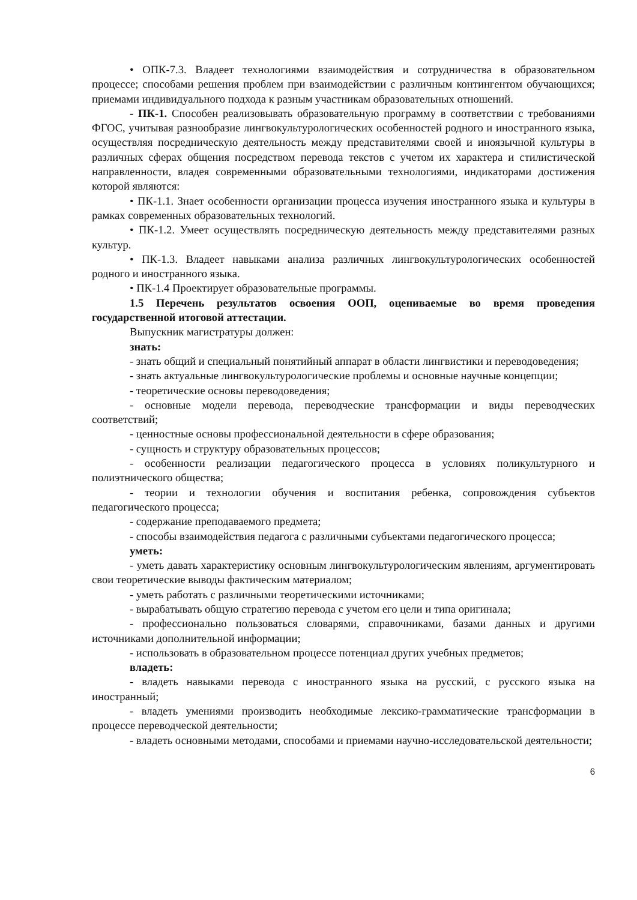• ОПК-7.3. Владеет технологиями взаимодействия и сотрудничества в образовательном процессе; способами решения проблем при взаимодействии с различным контингентом обучающихся; приемами индивидуального подхода к разным участникам образовательных отношений.
- ПК-1. Способен реализовывать образовательную программу в соответствии с требованиями ФГОС, учитывая разнообразие лингвокультурологических особенностей родного и иностранного языка, осуществляя посредническую деятельность между представителями своей и иноязычной культуры в различных сферах общения посредством перевода текстов с учетом их характера и стилистической направленности, владея современными образовательными технологиями, индикаторами достижения которой являются:
• ПК-1.1. Знает особенности организации процесса изучения иностранного языка и культуры в рамках современных образовательных технологий.
• ПК-1.2. Умеет осуществлять посредническую деятельность между представителями разных культур.
• ПК-1.3. Владеет навыками анализа различных лингвокультурологических особенностей родного и иностранного языка.
• ПК-1.4 Проектирует образовательные программы.
1.5 Перечень результатов освоения ООП, оцениваемые во время проведения государственной итоговой аттестации.
Выпускник магистратуры должен:
знать:
- знать общий и специальный понятийный аппарат в области лингвистики и переводоведения;
- знать актуальные лингвокультурологические проблемы и основные научные концепции;
- теоретические основы переводоведения;
- основные модели перевода, переводческие трансформации и виды переводческих соответствий;
- ценностные основы профессиональной деятельности в сфере образования;
- сущность и структуру образовательных процессов;
- особенности реализации педагогического процесса в условиях поликультурного и полиэтнического общества;
- теории и технологии обучения и воспитания ребенка, сопровождения субъектов педагогического процесса;
- содержание преподаваемого предмета;
- способы взаимодействия педагога с различными субъектами педагогического процесса;
уметь:
- уметь давать характеристику основным лингвокультурологическим явлениям, аргументировать свои теоретические выводы фактическим материалом;
- уметь работать с различными теоретическими источниками;
- вырабатывать общую стратегию перевода с учетом его цели и типа оригинала;
- профессионально пользоваться словарями, справочниками, базами данных и другими источниками дополнительной информации;
- использовать в образовательном процессе потенциал других учебных предметов;
владеть:
- владеть навыками перевода с иностранного языка на русский, с русского языка на иностранный;
- владеть умениями производить необходимые лексико-грамматические трансформации в процессе переводческой деятельности;
- владеть основными методами, способами и приемами научно-исследовательской деятельности;
6